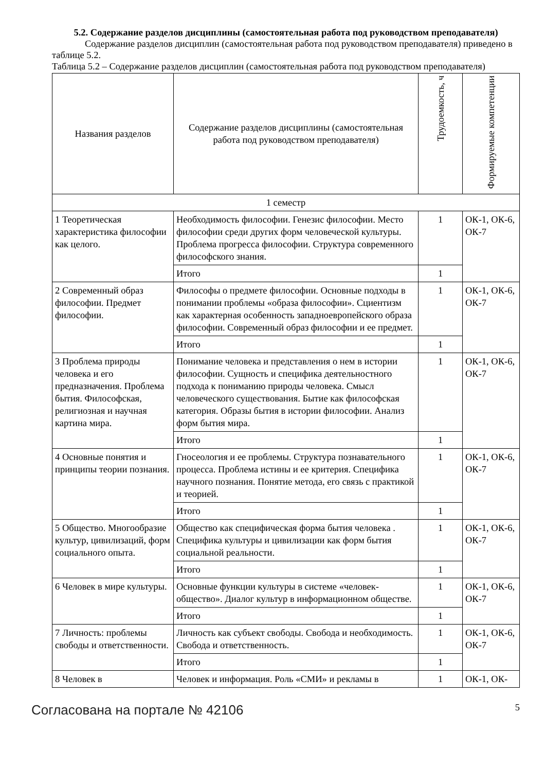5.2. Содержание разделов дисциплины (самостоятельная работа под руководством преподавателя)
Содержание разделов дисциплин (самостоятельная работа под руководством преподавателя) приведено в таблице 5.2.
Таблица 5.2 – Содержание разделов дисциплин (самостоятельная работа под руководством преподавателя)
| Названия разделов | Содержание разделов дисциплины (самостоятельная работа под руководством преподавателя) | Трудоемкость, ч | Формируемые компетенции |
| --- | --- | --- | --- |
| 1 семестр | | | |
| 1 Теоретическая характеристика философии как целого. | Необходимость философии. Генезис философии. Место философии среди других форм человеческой культуры. Проблема прогресса философии. Структура современного философского знания. | 1 | ОК-1, ОК-6, ОК-7 |
| | Итого | 1 | |
| 2 Современный образ философии. Предмет философии. | Философы о предмете философии. Основные подходы в понимании проблемы «образа философии». Сциентизм как характерная особенность западноевропейского образа философии. Современный образ философии и ее предмет. | 1 | ОК-1, ОК-6, ОК-7 |
| | Итого | 1 | |
| 3 Проблема природы человека и его предназначения. Проблема бытия. Философская, религиозная и научная картина мира. | Понимание человека и представления о нем в истории философии. Сущность и специфика деятельностного подхода к пониманию природы человека. Смысл человеческого существования. Бытие как философская категория. Образы бытия в истории философии. Анализ форм бытия мира. | 1 | ОК-1, ОК-6, ОК-7 |
| | Итого | 1 | |
| 4 Основные понятия и принципы теории познания. | Гносеология и ее проблемы. Структура познавательного процесса. Проблема истины и ее критерия. Специфика научного познания. Понятие метода, его связь с практикой и теорией. | 1 | ОК-1, ОК-6, ОК-7 |
| | Итого | 1 | |
| 5 Общество. Многообразие культур, цивилизаций, форм социального опыта. | Общество как специфическая форма бытия человека . Специфика культуры и цивилизации как форм бытия социальной реальности. | 1 | ОК-1, ОК-6, ОК-7 |
| | Итого | 1 | |
| 6 Человек в мире культуры. | Основные функции культуры в системе «человек-общество». Диалог культур в информационном обществе. | 1 | ОК-1, ОК-6, ОК-7 |
| | Итого | 1 | |
| 7 Личность: проблемы свободы и ответственности. | Личность как субъект свободы. Свобода и необходимость. Свобода и ответственность. | 1 | ОК-1, ОК-6, ОК-7 |
| | Итого | 1 | |
| 8 Человек в | Человек и информация. Роль «СМИ» и рекламы в | 1 | ОК-1, ОК- |
Согласована на портале № 42106 5